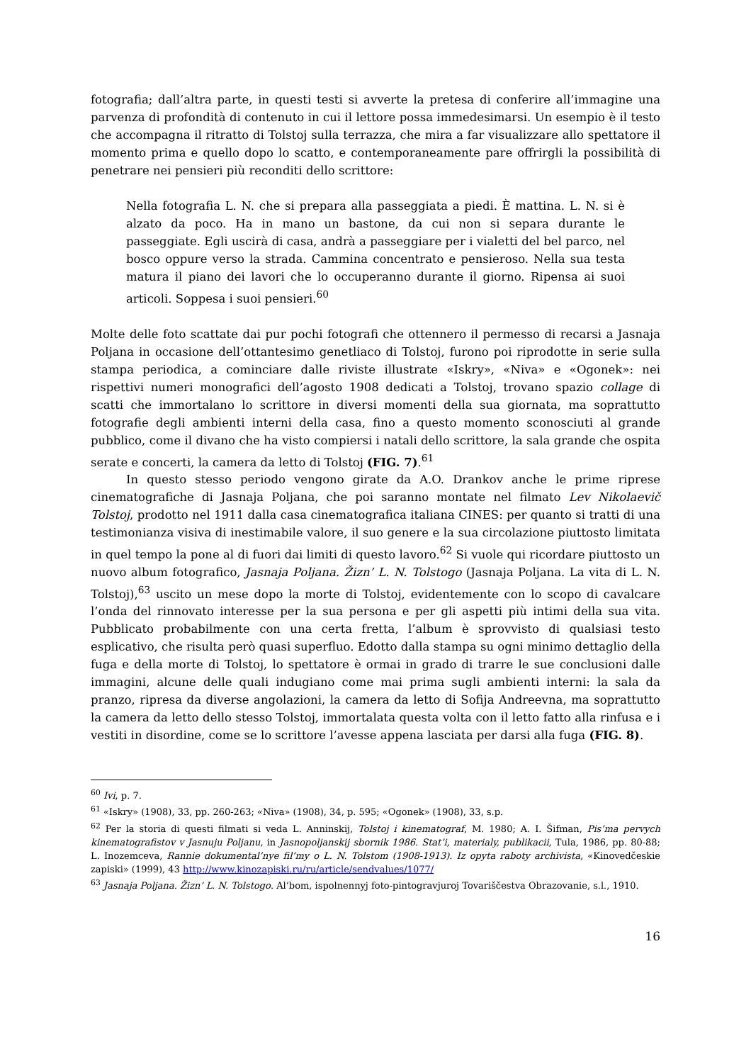fotografia; dall’altra parte, in questi testi si avverte la pretesa di conferire all’immagine una parvenza di profondità di contenuto in cui il lettore possa immedesimarsi. Un esempio è il testo che accompagna il ritratto di Tolstoj sulla terrazza, che mira a far visualizzare allo spettatore il momento prima e quello dopo lo scatto, e contemporaneamente pare offrirgli la possibilità di penetrare nei pensieri più reconditi dello scrittore:
Nella fotografia L. N. che si prepara alla passeggiata a piedi. È mattina. L. N. si è alzato da poco. Ha in mano un bastone, da cui non si separa durante le passeggiate. Egli uscirà di casa, andrà a passeggiare per i vialetti del bel parco, nel bosco oppure verso la strada. Cammina concentrato e pensieroso. Nella sua testa matura il piano dei lavori che lo occuperanno durante il giorno. Ripensa ai suoi articoli. Soppesa i suoi pensieri.<sup>60</sup>
Molte delle foto scattate dai pur pochi fotografi che ottennero il permesso di recarsi a Jasnaja Poljana in occasione dell’ottantesimo genetliaco di Tolstoj, furono poi riprodotte in serie sulla stampa periodica, a cominciare dalle riviste illustrate «Iskry», «Niva» e «Ogonek»: nei rispettivi numeri monografici dell’agosto 1908 dedicati a Tolstoj, trovano spazio collage di scatti che immortalano lo scrittore in diversi momenti della sua giornata, ma soprattutto fotografie degli ambienti interni della casa, fino a questo momento sconosciuti al grande pubblico, come il divano che ha visto compiersi i natali dello scrittore, la sala grande che ospita serate e concerti, la camera da letto di Tolstoj (FIG. 7).<sup>61</sup>
In questo stesso periodo vengono girate da A.O. Drankov anche le prime riprese cinematografiche di Jasnaja Poljana, che poi saranno montate nel filmato Lev Nikolaevič Tolstoj, prodotto nel 1911 dalla casa cinematografica italiana CINES: per quanto si tratti di una testimonianza visiva di inestimabile valore, il suo genere e la sua circolazione piuttosto limitata in quel tempo la pone al di fuori dai limiti di questo lavoro.<sup>62</sup> Si vuole qui ricordare piuttosto un nuovo album fotografico, Jasnaja Poljana. Žizn’ L. N. Tolstogo (Jasnaja Poljana. La vita di L. N. Tolstoj),<sup>63</sup> uscito un mese dopo la morte di Tolstoj, evidentemente con lo scopo di cavalcare l’onda del rinnovato interesse per la sua persona e per gli aspetti più intimi della sua vita. Pubblicato probabilmente con una certa fretta, l’album è sprovvisto di qualsiasi testo esplicativo, che risulta però quasi superfluo. Edotto dalla stampa su ogni minimo dettaglio della fuga e della morte di Tolstoj, lo spettatore è ormai in grado di trarre le sue conclusioni dalle immagini, alcune delle quali indugiano come mai prima sugli ambienti interni: la sala da pranzo, ripresa da diverse angolazioni, la camera da letto di Sofija Andreevna, ma soprattutto la camera da letto dello stesso Tolstoj, immortalata questa volta con il letto fatto alla rinfusa e i vestiti in disordine, come se lo scrittore l’avesse appena lasciata per darsi alla fuga (FIG. 8).
<sup>60</sup> Ivi, p. 7.
<sup>61</sup> «Iskry» (1908), 33, pp. 260-263; «Niva» (1908), 34, p. 595; «Ogonek» (1908), 33, s.p.
<sup>62</sup> Per la storia di questi filmati si veda L. Anninskij, Tolstoj i kinematograf, M. 1980; A. I. Šifman, Pis’ma pervych kinematografistov v Jasnuju Poljanu, in Jasnopoljanskij sbornik 1986. Stat’i, materialy, publikacii, Tula, 1986, pp. 80-88; L. Inozemceva, Rannie dokumental’nye fil’my o L. N. Tolstom (1908-1913). Iz opyta raboty archivista, «Kinovedčeskie zapiski» (1999), 43 http://www.kinozapiski.ru/ru/article/sendvalues/1077/
<sup>63</sup> Jasnaja Poljana. Žizn’ L. N. Tolstogo. Al’bom, ispolnennyj foto-pintogravjuroj Tovariščestva Obrazovanie, s.l., 1910.
16